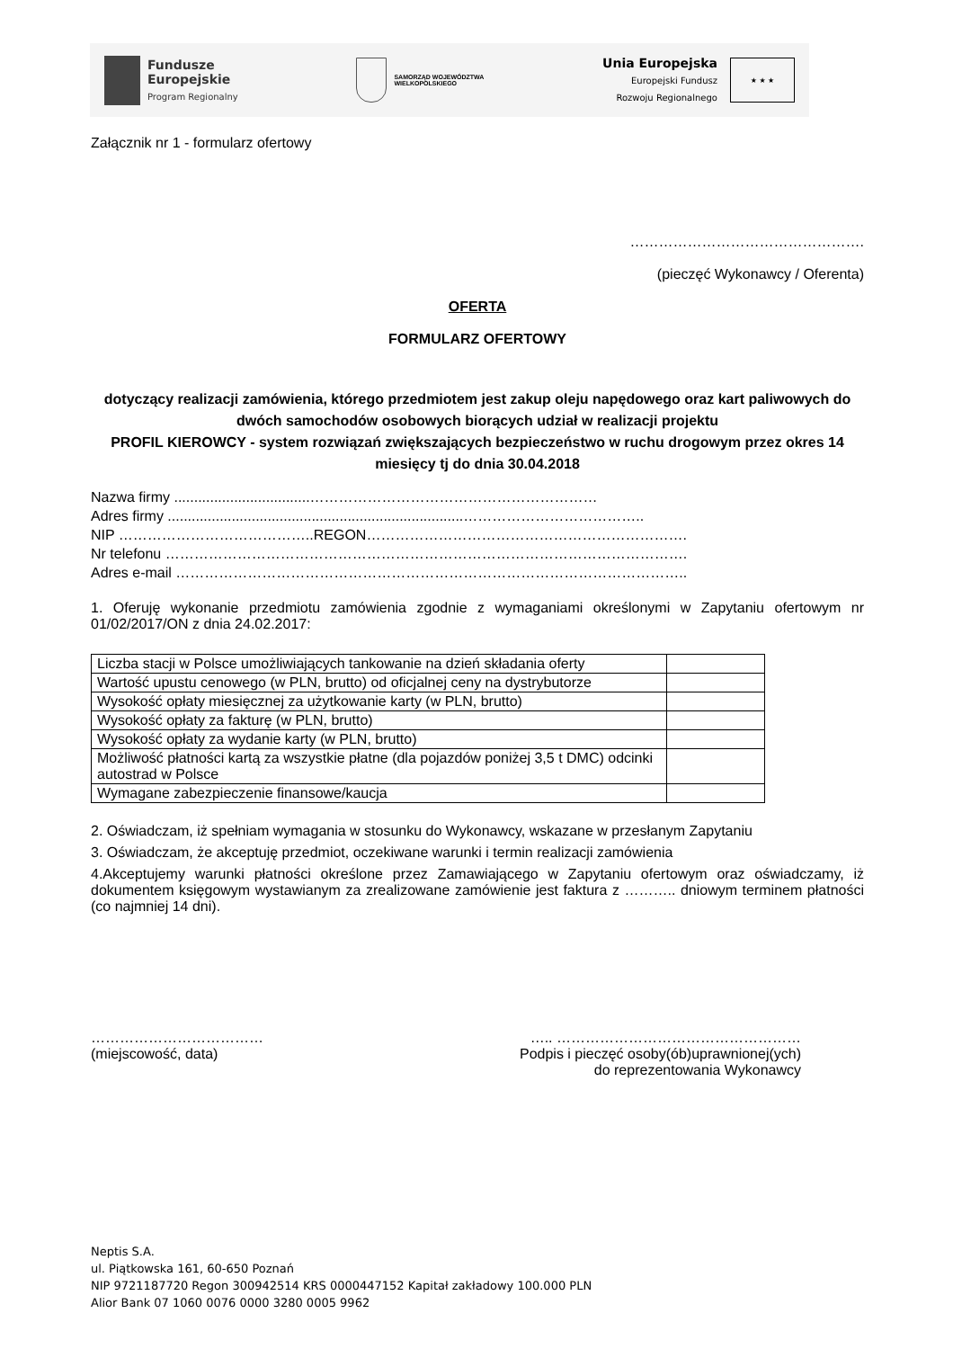Fundusze
Europejskie
Program Regionalny
SAMORZĄD WOJEWÓDZTWA
WIELKOPOLSKIEGO
Unia Europejska
Europejski Fundusz
Rozwoju Regionalnego
★ ★ ★
Załącznik nr 1 - formularz ofertowy
………………………………………….
(pieczęć Wykonawcy / Oferenta)
OFERTA
FORMULARZ OFERTOWY
dotyczący realizacji zamówienia, którego przedmiotem jest zakup oleju napędowego oraz kart paliwowych do dwóch samochodów osobowych biorących udział w realizacji projektu
PROFIL KIEROWCY - system rozwiązań zwiększających bezpieczeństwo w ruchu drogowym przez okres 14 miesięcy tj do dnia 30.04.2018
Nazwa firmy ..................................……………………………………………………
Adres firmy ..........................................................................………………………………..
NIP …………………………………..REGON………………………………………………………….
Nr telefonu ……………………………………………………………………………………………….
Adres e-mail ……………………………………………………………………………………………..
1. Oferuję wykonanie przedmiotu zamówienia zgodnie z wymaganiami określonymi w Zapytaniu ofertowym nr 01/02/2017/ON z dnia 24.02.2017:
| Liczba stacji w Polsce umożliwiających tankowanie na dzień składania oferty | |
| Wartość upustu cenowego (w PLN, brutto) od oficjalnej ceny na dystrybutorze | |
| Wysokość opłaty miesięcznej za użytkowanie karty (w PLN, brutto) | |
| Wysokość opłaty za fakturę (w PLN, brutto) | |
| Wysokość opłaty za wydanie karty (w PLN, brutto) | |
| Możliwość płatności kartą za wszystkie płatne (dla pojazdów poniżej 3,5 t DMC) odcinki autostrad w Polsce | |
| Wymagane zabezpieczenie finansowe/kaucja | |
2. Oświadczam, iż spełniam wymagania w stosunku do Wykonawcy, wskazane w przesłanym Zapytaniu
3. Oświadczam, że akceptuję przedmiot, oczekiwane warunki i termin realizacji zamówienia
4.Akceptujemy warunki płatności określone przez Zamawiającego w Zapytaniu ofertowym oraz oświadczamy, iż dokumentem księgowym wystawianym za zrealizowane zamówienie jest faktura z ……….. dniowym terminem płatności (co najmniej 14 dni).
………………………………
(miejscowość, data)
….. ……………………………………………
Podpis i pieczęć osoby(ób)uprawnionej(ych)
do reprezentowania Wykonawcy
Neptis S.A.
ul. Piątkowska 161, 60-650 Poznań
NIP 9721187720 Regon 300942514 KRS 0000447152 Kapitał zakładowy 100.000 PLN
Alior Bank 07 1060 0076 0000 3280 0005 9962